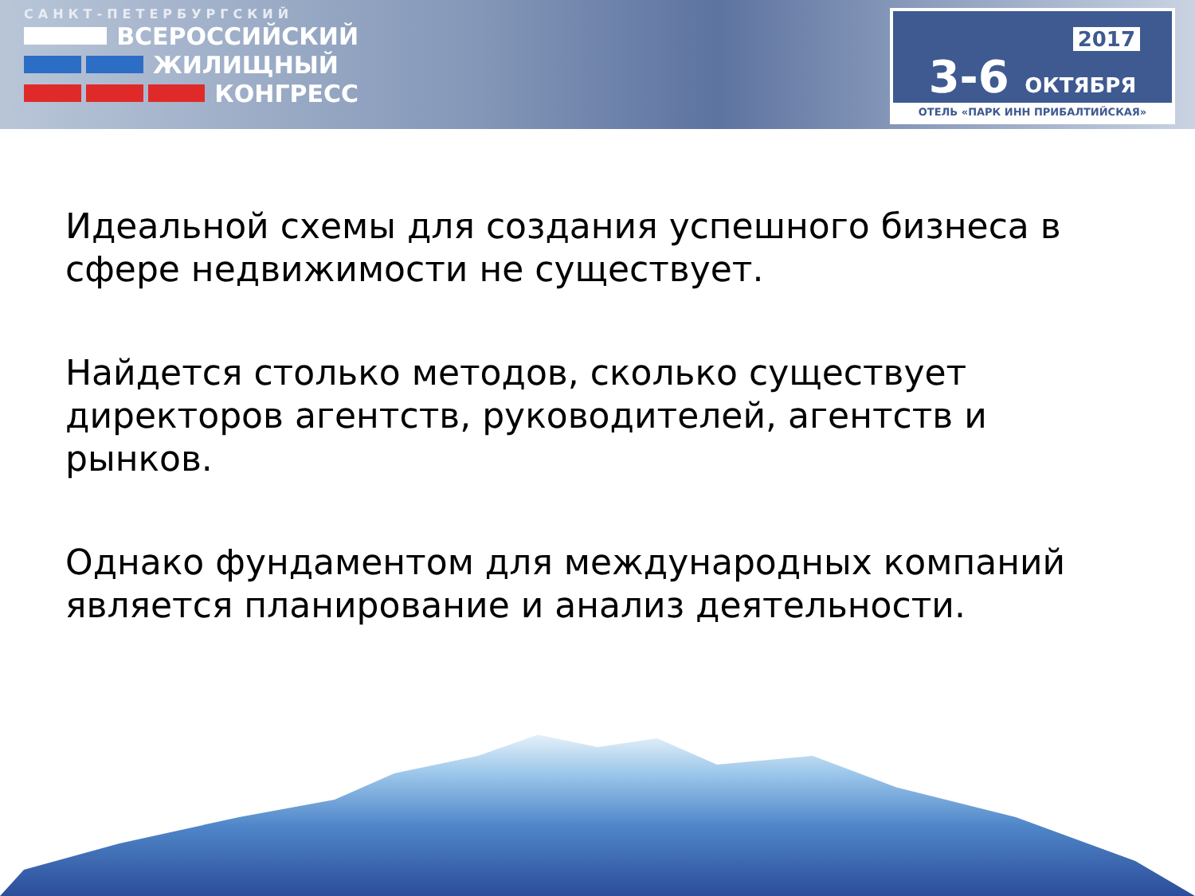САНКТ-ПЕТЕРБУРГСКИЙ
ВСЕРОССИЙСКИЙ
ЖИЛИЩНЫЙ
КОНГРЕСС
2017
3-6 ОКТЯБРЯ
ОТЕЛЬ «ПАРК ИНН ПРИБАЛТИЙСКАЯ»
Идеальной схемы для создания успешного бизнеса в сфере недвижимости не существует.
Найдется столько методов, сколько существует директоров агентств, руководителей, агентств и рынков.
Однако фундаментом для международных компаний является планирование и анализ деятельности.